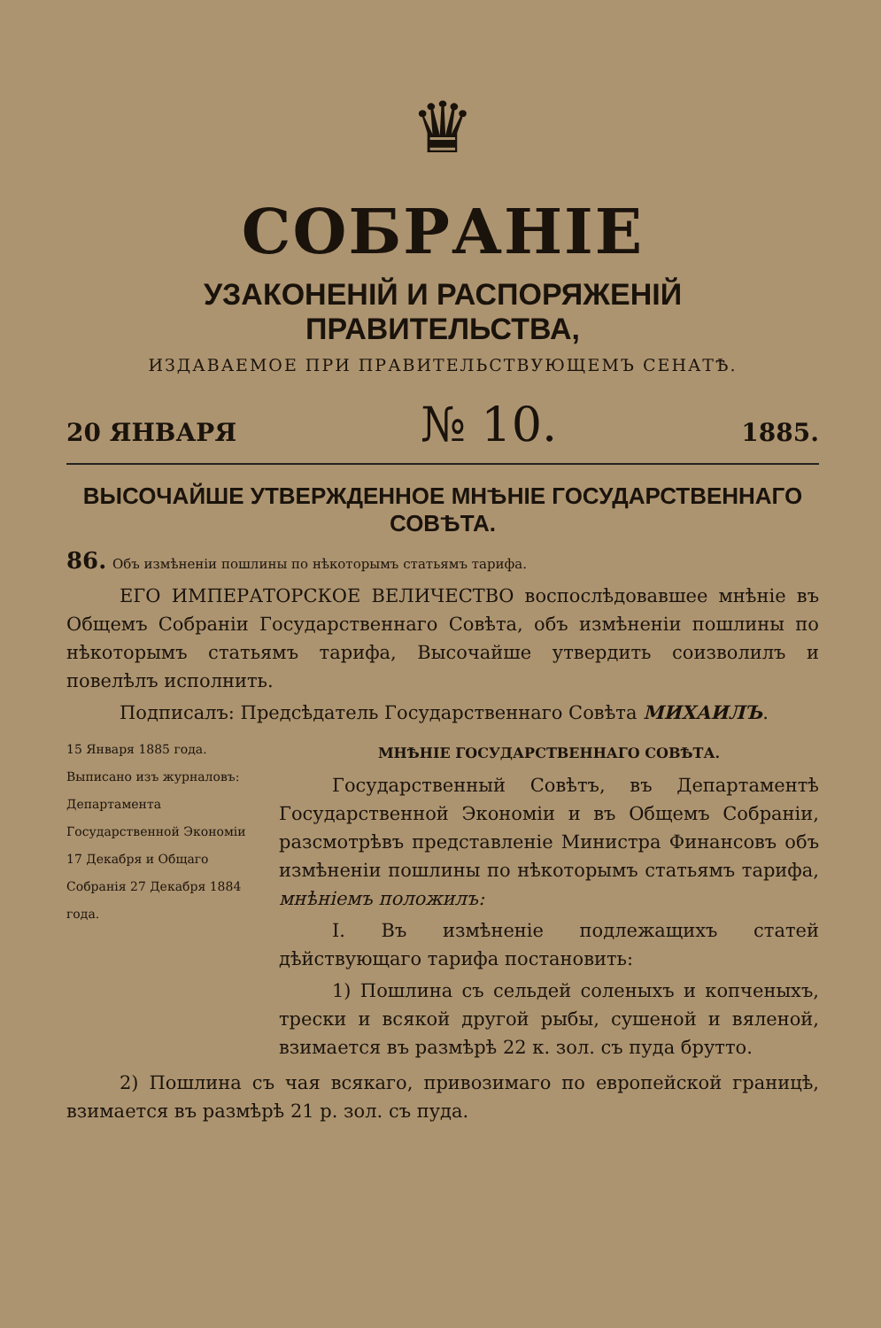♛
СОБРАНІЕ
УЗАКОНЕНІЙ И РАСПОРЯЖЕНІЙ ПРАВИТЕЛЬСТВА,
ИЗДАВАЕМОЕ ПРИ ПРАВИТЕЛЬСТВУЮЩЕМЪ СЕНАТѢ.
20 ЯНВАРЯ № 10. 1885.
ВЫСОЧАЙШЕ УТВЕРЖДЕННОЕ МНѢНІЕ ГОСУДАРСТВЕННАГО СОВѢТА.
86. Объ измѣненіи пошлины по нѣкоторымъ статьямъ тарифа.
ЕГО ИМПЕРАТОРСКОЕ ВЕЛИЧЕСТВО воспослѣдовавшее мнѣніе въ Общемъ Собраніи Государственнаго Совѣта, объ измѣненіи пошлины по нѣкоторымъ статьямъ тарифа, Высочайше утвердить соизволилъ и повелѣлъ исполнить.
Подписалъ: Предсѣдатель Государственнаго Совѣта МИХАИЛЪ.
15 Января 1885 года.
Выписано изъ журналовъ: Департамента Государственной Экономіи 17 Декабря и Общаго Собранія 27 Декабря 1884 года.
МНѢНІЕ ГОСУДАРСТВЕННАГО СОВѢТА.
Государственный Совѣтъ, въ Департаментѣ Государственной Экономіи и въ Общемъ Собраніи, разсмотрѣвъ представленіе Министра Финансовъ объ измѣненіи пошлины по нѣкоторымъ статьямъ тарифа, мнѣніемъ положилъ:
I. Въ измѣненіе подлежащихъ статей дѣйствующаго тарифа постановить:
1) Пошлина съ сельдей соленыхъ и копченыхъ, трески и всякой другой рыбы, сушеной и вяленой, взимается въ размѣрѣ 22 к. зол. съ пуда брутто.
2) Пошлина съ чая всякаго, привозимаго по европейской границѣ, взимается въ размѣрѣ 21 р. зол. съ пуда.